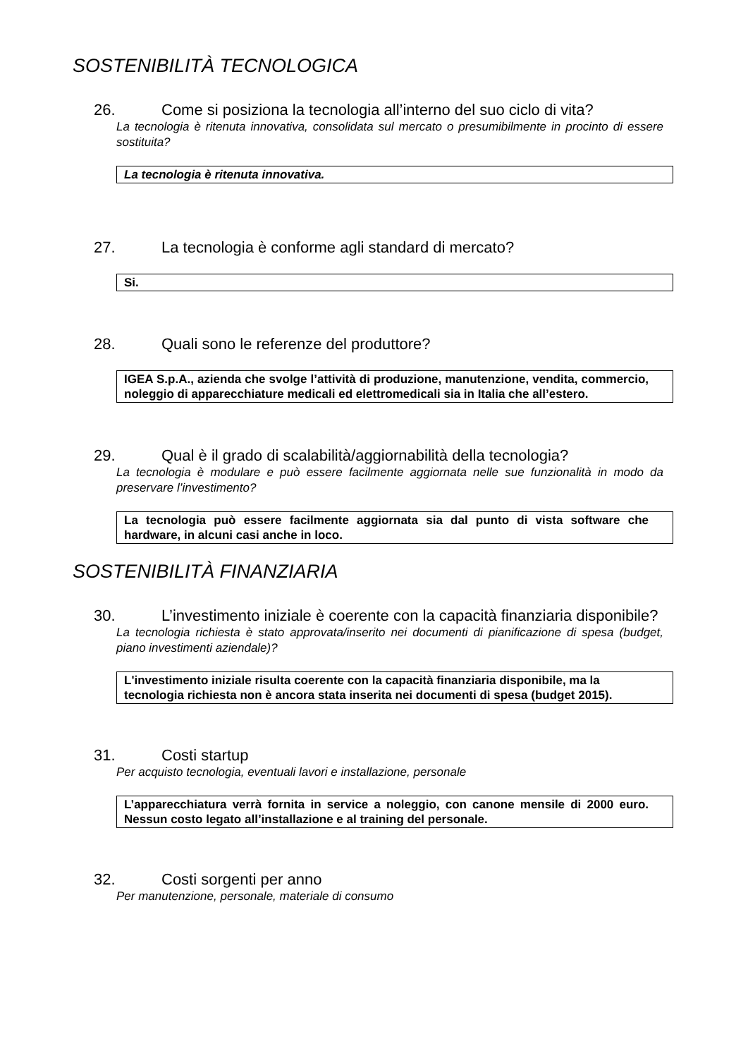SOSTENIBILITÀ TECNOLOGICA
26. Come si posiziona la tecnologia all’interno del suo ciclo di vita?
La tecnologia è ritenuta innovativa, consolidata sul mercato o presumibilmente in procinto di essere sostituita?
La tecnologia è ritenuta innovativa.
27. La tecnologia è conforme agli standard di mercato?
Si.
28. Quali sono le referenze del produttore?
IGEA S.p.A., azienda che svolge l’attività di produzione, manutenzione, vendita, commercio, noleggio di apparecchiature medicali ed elettromedicali sia in Italia che all’estero.
29. Qual è il grado di scalabilità/aggiornabilità della tecnologia?
La tecnologia è modulare e può essere facilmente aggiornata nelle sue funzionalità in modo da preservare l’investimento?
La tecnologia può essere facilmente aggiornata sia dal punto di vista software che hardware, in alcuni casi anche in loco.
SOSTENIBILITÀ FINANZIARIA
30. L’investimento iniziale è coerente con la capacità finanziaria disponibile?
La tecnologia richiesta è stato approvata/inserito nei documenti di pianificazione di spesa (budget, piano investimenti aziendale)?
L'investimento iniziale risulta coerente con la capacità finanziaria disponibile, ma la tecnologia richiesta non è ancora stata inserita nei documenti di spesa (budget 2015).
31. Costi startup
Per acquisto tecnologia, eventuali lavori e installazione, personale
L’apparecchiatura verrà fornita in service a noleggio, con canone mensile di 2000 euro. Nessun costo legato all’installazione e al training del personale.
32. Costi sorgenti per anno
Per manutenzione, personale, materiale di consumo